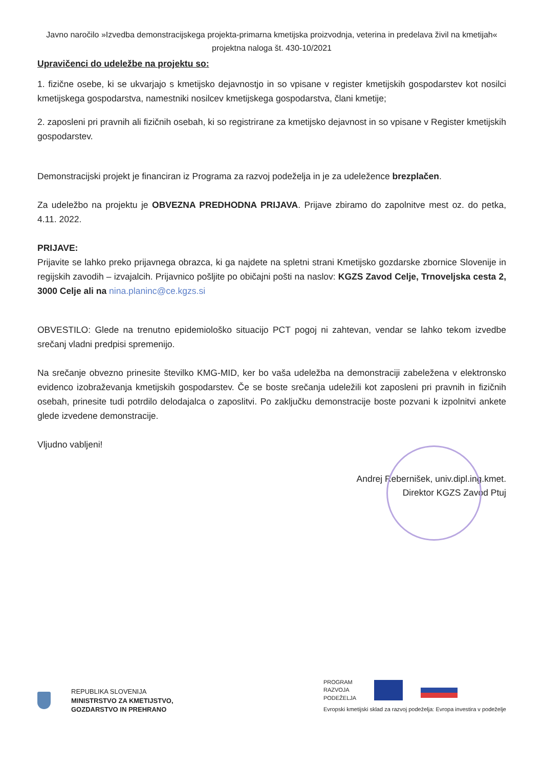Javno naročilo »Izvedba demonstracijskega projekta-primarna kmetijska proizvodnja, veterina in predelava živil na kmetijah« projektna naloga št. 430-10/2021
Upravičenci do udeležbe na projektu so:
1. fizične osebe, ki se ukvarjajo s kmetijsko dejavnostjo in so vpisane v register kmetijskih gospodarstev kot nosilci kmetijskega gospodarstva, namestniki nosilcev kmetijskega gospodarstva, člani kmetije;
2. zaposleni pri pravnih ali fizičnih osebah, ki so registrirane za kmetijsko dejavnost in so vpisane v Register kmetijskih gospodarstev.
Demonstracijski projekt je financiran iz Programa za razvoj podeželja in je za udeležence brezplačen.
Za udeležbo na projektu je OBVEZNA PREDHODNA PRIJAVA. Prijave zbiramo do zapolnitve mest oz. do petka, 4.11. 2022.
PRIJAVE:
Prijavite se lahko preko prijavnega obrazca, ki ga najdete na spletni strani Kmetijsko gozdarske zbornice Slovenije in regijskih zavodih – izvajalcih. Prijavnico pošljite po običajni pošti na naslov: KGZS Zavod Celje, Trnoveljska cesta 2, 3000 Celje ali na nina.planinc@ce.kgzs.si
OBVESTILO: Glede na trenutno epidemiološko situacijo PCT pogoj ni zahtevan, vendar se lahko tekom izvedbe srečanj vladni predpisi spremenijo.
Na srečanje obvezno prinesite številko KMG-MID, ker bo vaša udeležba na demonstraciji zabeležena v elektronsko evidenco izobraževanja kmetijskih gospodarstev. Če se boste srečanja udeležili kot zaposleni pri pravnih in fizičnih osebah, prinesite tudi potrdilo delodajalca o zaposlitvi. Po zaključku demonstracije boste pozvani k izpolnitvi ankete glede izvedene demonstracije.
Vljudno vabljeni!
Andrej Rebernišek, univ.dipl.ing.kmet.
Direktor KGZS Zavod Ptuj
REPUBLIKA SLOVENIJA
MINISTRSTVO ZA KMETIJSTVO,
GOZDARSTVO IN PREHRANO
PROGRAM
RAZVOJA
PODEŽELJA
Evropski kmetijski sklad za razvoj podeželja: Evropa investira v podeželje